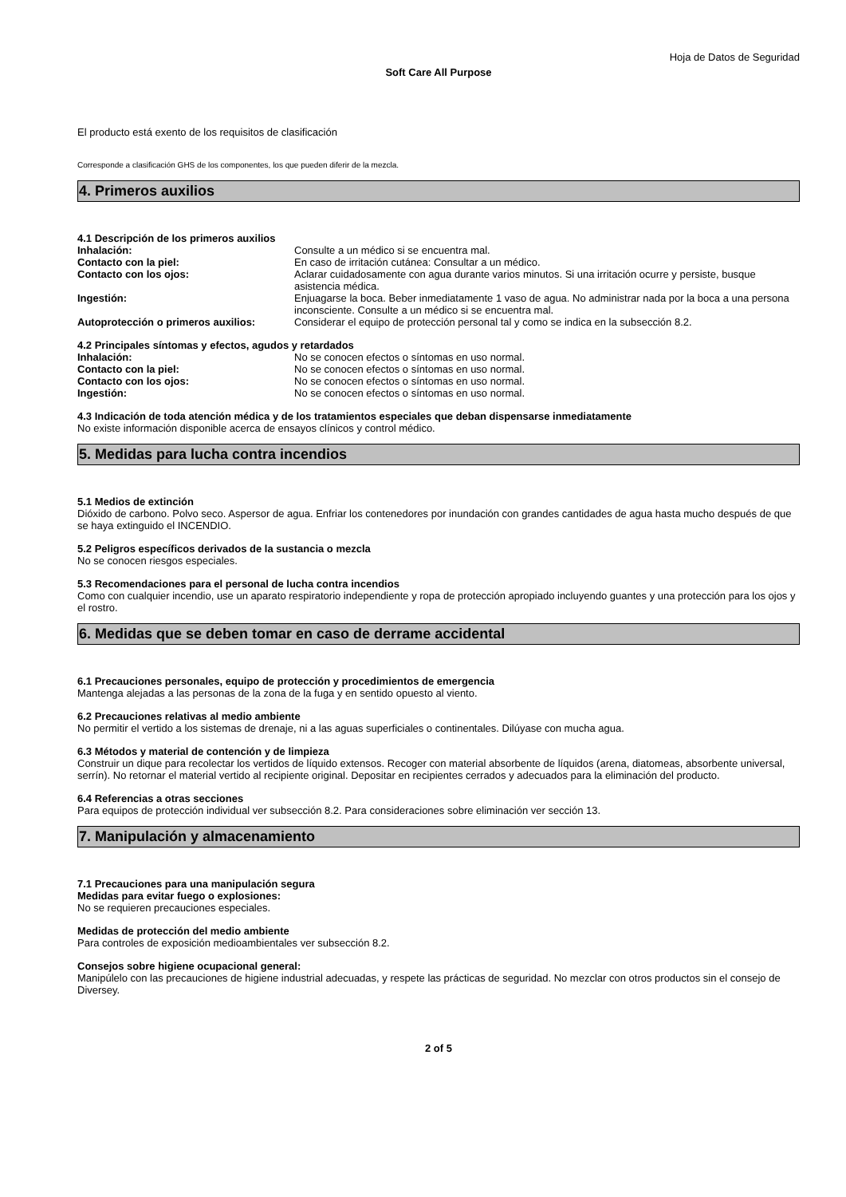Hoja de Datos de Seguridad
Soft Care All Purpose
El producto está exento de los requisitos de clasificación
Corresponde a clasificación GHS de los componentes, los que pueden diferir de la mezcla.
4. Primeros auxilios
4.1 Descripción de los primeros auxilios
Inhalación: Consulte a un médico si se encuentra mal.
Contacto con la piel: En caso de irritación cutánea: Consultar a un médico.
Contacto con los ojos: Aclarar cuidadosamente con agua durante varios minutos. Si una irritación ocurre y persiste, busque asistencia médica.
Ingestión: Enjuagarse la boca. Beber inmediatamente 1 vaso de agua. No administrar nada por la boca a una persona inconsciente. Consulte a un médico si se encuentra mal.
Autoprotección o primeros auxilios: Considerar el equipo de protección personal tal y como se indica en la subsección 8.2.
4.2 Principales síntomas y efectos, agudos y retardados
Inhalación: No se conocen efectos o síntomas en uso normal.
Contacto con la piel: No se conocen efectos o síntomas en uso normal.
Contacto con los ojos: No se conocen efectos o síntomas en uso normal.
Ingestión: No se conocen efectos o síntomas en uso normal.
4.3 Indicación de toda atención médica y de los tratamientos especiales que deban dispensarse inmediatamente
No existe información disponible acerca de ensayos clínicos y control médico.
5. Medidas para lucha contra incendios
5.1 Medios de extinción
Dióxido de carbono. Polvo seco. Aspersor de agua. Enfriar los contenedores por inundación con grandes cantidades de agua hasta mucho después de que se haya extinguido el INCENDIO.
5.2 Peligros específicos derivados de la sustancia o mezcla
No se conocen riesgos especiales.
5.3 Recomendaciones para el personal de lucha contra incendios
Como con cualquier incendio, use un aparato respiratorio independiente y ropa de protección apropiado incluyendo guantes y una protección para los ojos y el rostro.
6. Medidas que se deben tomar en caso de derrame accidental
6.1 Precauciones personales, equipo de protección y procedimientos de emergencia
Mantenga alejadas a las personas de la zona de la fuga y en sentido opuesto al viento.
6.2 Precauciones relativas al medio ambiente
No permitir el vertido a los sistemas de drenaje, ni a las aguas superficiales o continentales. Dilúyase con mucha agua.
6.3 Métodos y material de contención y de limpieza
Construir un dique para recolectar los vertidos de líquido extensos. Recoger con material absorbente de líquidos (arena, diatomeas, absorbente universal, serrín). No retornar el material vertido al recipiente original. Depositar en recipientes cerrados y adecuados para la eliminación del producto.
6.4 Referencias a otras secciones
Para equipos de protección individual ver subsección 8.2. Para consideraciones sobre eliminación ver sección 13.
7. Manipulación y almacenamiento
7.1 Precauciones para una manipulación segura
Medidas para evitar fuego o explosiones:
No se requieren precauciones especiales.
Medidas de protección del medio ambiente
Para controles de exposición medioambientales ver subsección 8.2.
Consejos sobre higiene ocupacional general:
Manipúlelo con las precauciones de higiene industrial adecuadas, y respete las prácticas de seguridad. No mezclar con otros productos sin el consejo de Diversey.
2 of 5